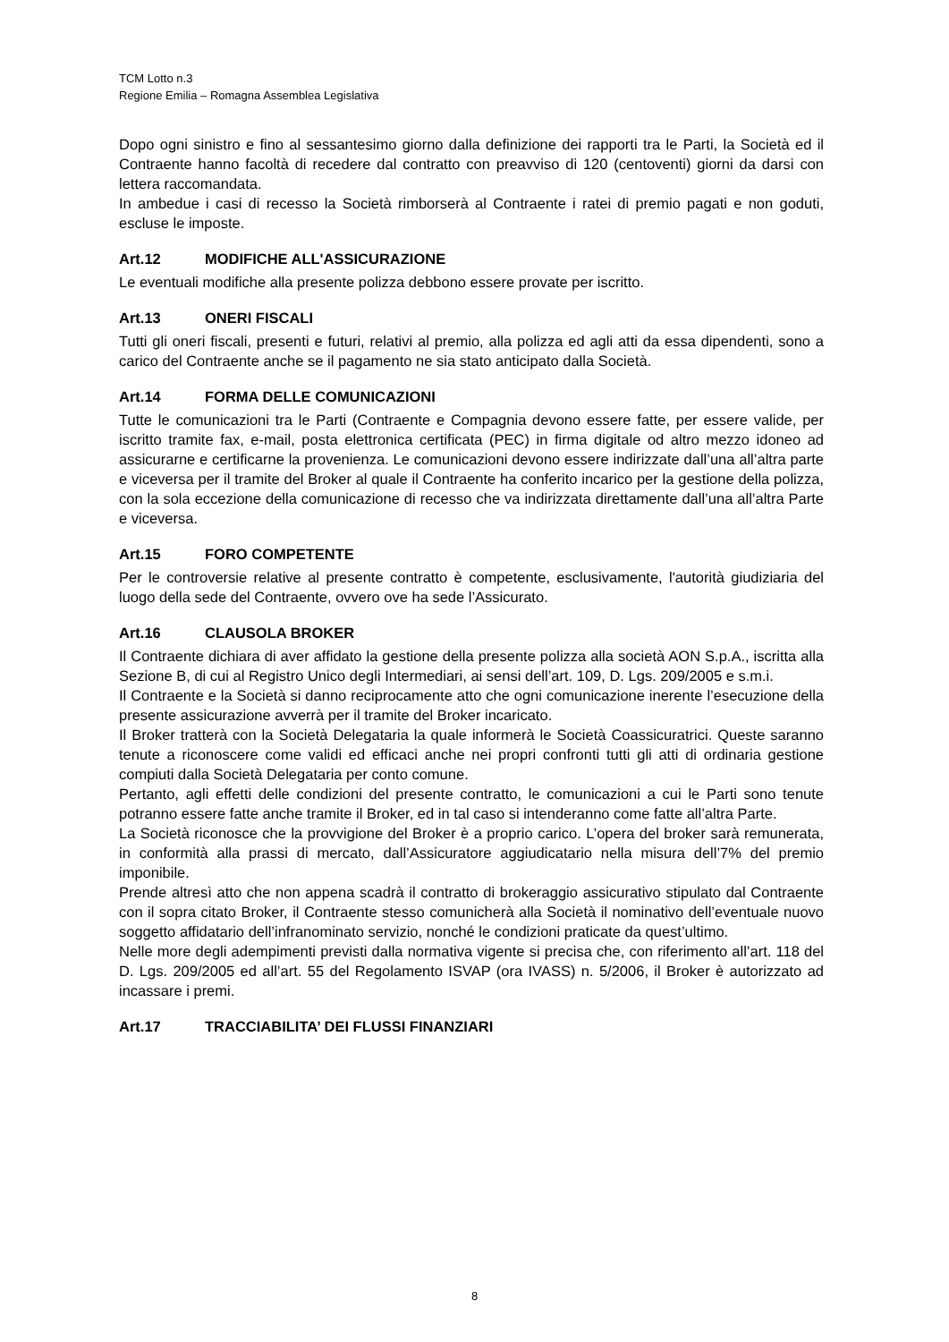TCM Lotto n.3
Regione Emilia – Romagna Assemblea Legislativa
Dopo ogni sinistro e fino al sessantesimo giorno dalla definizione dei rapporti tra le Parti, la Società ed il Contraente hanno facoltà di recedere dal contratto con preavviso di 120 (centoventi) giorni da darsi con lettera raccomandata.
In ambedue i casi di recesso la Società rimborserà al Contraente i ratei di premio pagati e non goduti, escluse le imposte.
Art.12 MODIFICHE ALL'ASSICURAZIONE
Le eventuali modifiche alla presente polizza debbono essere provate per iscritto.
Art.13 ONERI FISCALI
Tutti gli oneri fiscali, presenti e futuri, relativi al premio, alla polizza ed agli atti da essa dipendenti, sono a carico del Contraente anche se il pagamento ne sia stato anticipato dalla Società.
Art.14 FORMA DELLE COMUNICAZIONI
Tutte le comunicazioni tra le Parti (Contraente e Compagnia devono essere fatte, per essere valide, per iscritto tramite fax, e-mail, posta elettronica certificata (PEC) in firma digitale od altro mezzo idoneo ad assicurarne e certificarne la provenienza. Le comunicazioni devono essere indirizzate dall’una all’altra parte e viceversa per il tramite del Broker al quale il Contraente ha conferito incarico per la gestione della polizza, con la sola eccezione della comunicazione di recesso che va indirizzata direttamente dall’una all’altra Parte e viceversa.
Art.15 FORO COMPETENTE
Per le controversie relative al presente contratto è competente, esclusivamente, l'autorità giudiziaria del luogo della sede del Contraente, ovvero ove ha sede l’Assicurato.
Art.16 CLAUSOLA BROKER
Il Contraente dichiara di aver affidato la gestione della presente polizza alla società AON S.p.A., iscritta alla Sezione B, di cui al Registro Unico degli Intermediari, ai sensi dell’art. 109, D. Lgs. 209/2005 e s.m.i.
Il Contraente e la Società si danno reciprocamente atto che ogni comunicazione inerente l’esecuzione della presente assicurazione avverrà per il tramite del Broker incaricato.
Il Broker tratterà con la Società Delegataria la quale informerà le Società Coassicuratrici. Queste saranno tenute a riconoscere come validi ed efficaci anche nei propri confronti tutti gli atti di ordinaria gestione compiuti dalla Società Delegataria per conto comune.
Pertanto, agli effetti delle condizioni del presente contratto, le comunicazioni a cui le Parti sono tenute potranno essere fatte anche tramite il Broker, ed in tal caso si intenderanno come fatte all’altra Parte.
La Società riconosce che la provvigione del Broker è a proprio carico. L’opera del broker sarà remunerata, in conformità alla prassi di mercato, dall’Assicuratore aggiudicatario nella misura dell’7% del premio imponibile.
Prende altresì atto che non appena scadrà il contratto di brokeraggio assicurativo stipulato dal Contraente con il sopra citato Broker, il Contraente stesso comunicherà alla Società il nominativo dell’eventuale nuovo soggetto affidatario dell’infranominato servizio, nonché le condizioni praticate da quest’ultimo.
Nelle more degli adempimenti previsti dalla normativa vigente si precisa che, con riferimento all’art. 118 del D. Lgs. 209/2005 ed all’art. 55 del Regolamento ISVAP (ora IVASS) n. 5/2006, il Broker è autorizzato ad incassare i premi.
Art.17 TRACCIABILITA’ DEI FLUSSI FINANZIARI
8